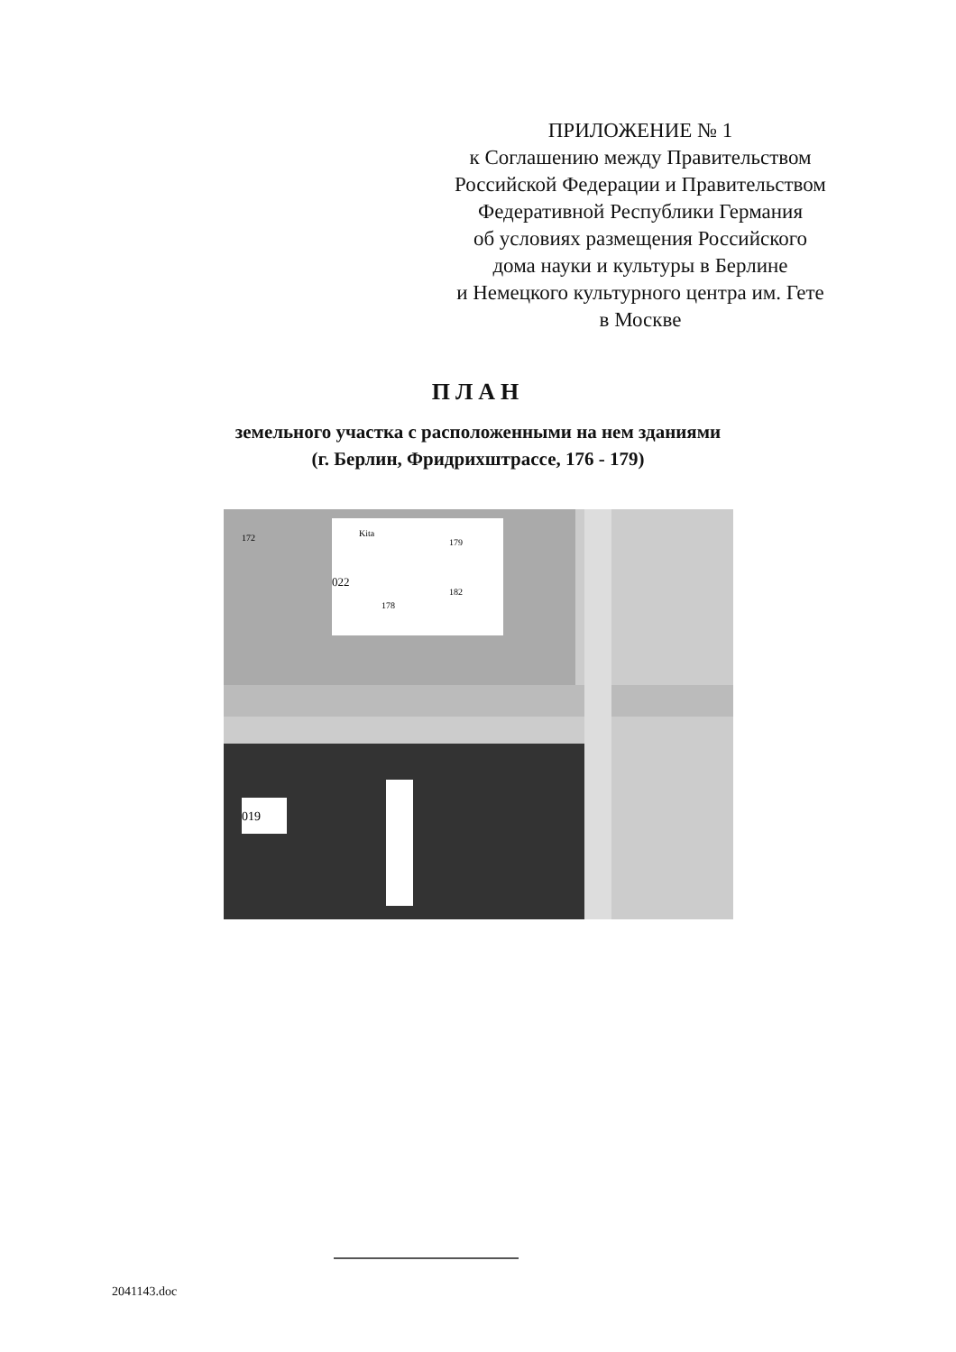ПРИЛОЖЕНИЕ № 1
к Соглашению между Правительством
Российской Федерации и Правительством
Федеративной Республики Германия
об условиях размещения Российского
дома науки и культуры в Берлине
и Немецкого культурного центра им. Гете
в Москве
ПЛАН
земельного участка с расположенными на нем зданиями
(г. Берлин, Фридрихштрассе, 176 - 179)
019
022
182
178
179
Kita
172
2041143.doc